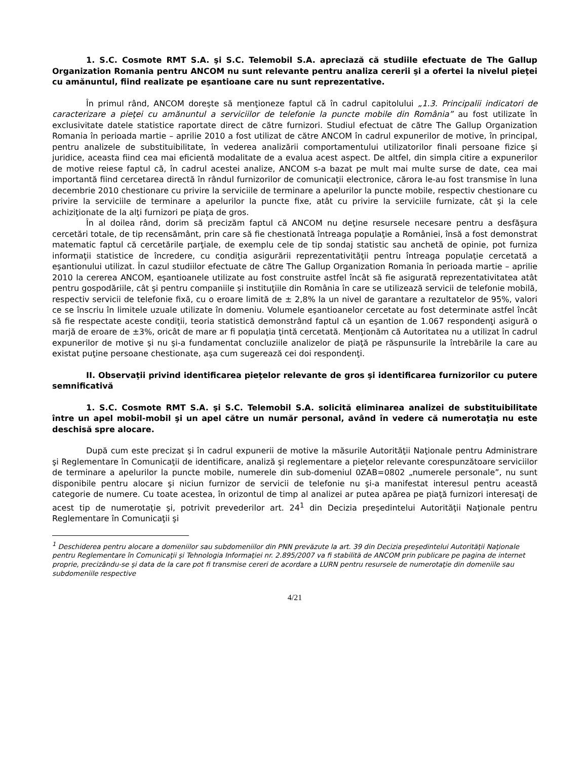1. S.C. Cosmote RMT S.A. şi S.C. Telemobil S.A. apreciază că studiile efectuate de The Gallup Organization Romania pentru ANCOM nu sunt relevante pentru analiza cererii şi a ofertei la nivelul pieţei cu amănuntul, fiind realizate pe eşantioane care nu sunt reprezentative.
În primul rând, ANCOM doreşte să menţioneze faptul că în cadrul capitolului „1.3. Principalii indicatori de caracterizare a pieţei cu amănuntul a serviciilor de telefonie la puncte mobile din România” au fost utilizate în exclusivitate datele statistice raportate direct de către furnizori. Studiul efectuat de către The Gallup Organization Romania în perioada martie – aprilie 2010 a fost utilizat de către ANCOM în cadrul expunerilor de motive, în principal, pentru analizele de substituibilitate, în vederea analizării comportamentului utilizatorilor finali persoane fizice şi juridice, aceasta fiind cea mai eficientă modalitate de a evalua acest aspect. De altfel, din simpla citire a expunerilor de motive reiese faptul că, în cadrul acestei analize, ANCOM s-a bazat pe mult mai multe surse de date, cea mai importantă fiind cercetarea directă în rândul furnizorilor de comunicaţii electronice, cărora le-au fost transmise în luna decembrie 2010 chestionare cu privire la serviciile de terminare a apelurilor la puncte mobile, respectiv chestionare cu privire la serviciile de terminare a apelurilor la puncte fixe, atât cu privire la serviciile furnizate, cât şi la cele achiziţionate de la alţi furnizori pe piaţa de gros.
În al doilea rând, dorim să precizăm faptul că ANCOM nu deţine resursele necesare pentru a desfăşura cercetări totale, de tip recensământ, prin care să fie chestionată întreaga populaţie a României, însă a fost demonstrat matematic faptul că cercetările parţiale, de exemplu cele de tip sondaj statistic sau anchetă de opinie, pot furniza informaţii statistice de încredere, cu condiţia asigurării reprezentativităţii pentru întreaga populaţie cercetată a eşantionului utilizat. În cazul studiilor efectuate de către The Gallup Organization Romania în perioada martie – aprilie 2010 la cererea ANCOM, eşantioanele utilizate au fost construite astfel încât să fie asigurată reprezentativitatea atât pentru gospodăriile, cât şi pentru companiile şi instituţiile din România în care se utilizează servicii de telefonie mobilă, respectiv servicii de telefonie fixă, cu o eroare limită de ± 2,8% la un nivel de garantare a rezultatelor de 95%, valori ce se înscriu în limitele uzuale utilizate în domeniu. Volumele eşantioanelor cercetate au fost determinate astfel încât să fie respectate aceste condiţii, teoria statistică demonstrând faptul că un eşantion de 1.067 respondenţi asigură o marjă de eroare de ±3%, oricât de mare ar fi populaţia ţintă cercetată. Menţionăm că Autoritatea nu a utilizat în cadrul expunerilor de motive şi nu şi-a fundamentat concluziile analizelor de piaţă pe răspunsurile la întrebările la care au existat puţine persoane chestionate, aşa cum sugerează cei doi respondenţi.
II. Observaţii privind identificarea pieţelor relevante de gros şi identificarea furnizorilor cu putere semnificativă
1. S.C. Cosmote RMT S.A. şi S.C. Telemobil S.A. solicită eliminarea analizei de substituibilitate între un apel mobil-mobil şi un apel către un număr personal, având în vedere că numerotaţia nu este deschisă spre alocare.
După cum este precizat şi în cadrul expunerii de motive la măsurile Autorităţii Naţionale pentru Administrare şi Reglementare în Comunicaţii de identificare, analiză şi reglementare a pieţelor relevante corespunzătoare serviciilor de terminare a apelurilor la puncte mobile, numerele din sub-domeniul 0ZAB=0802 „numerele personale”, nu sunt disponibile pentru alocare şi niciun furnizor de servicii de telefonie nu şi-a manifestat interesul pentru această categorie de numere. Cu toate acestea, în orizontul de timp al analizei ar putea apărea pe piaţă furnizori interesaţi de acest tip de numerotaţie şi, potrivit prevederilor art. 24<sup>1</sup> din Decizia preşedintelui Autorităţii Naţionale pentru Reglementare în Comunicaţii şi
<sup>1</sup> Deschiderea pentru alocare a domeniilor sau subdomeniilor din PNN prevăzute la art. 39 din Decizia preşedintelui Autorităţii Naţionale pentru Reglementare în Comunicaţii şi Tehnologia Informaţiei nr. 2.895/2007 va fi stabilită de ANCOM prin publicare pe pagina de internet proprie, precizându-se şi data de la care pot fi transmise cereri de acordare a LURN pentru resursele de numerotaţie din domeniile sau subdomeniile respective
4/21